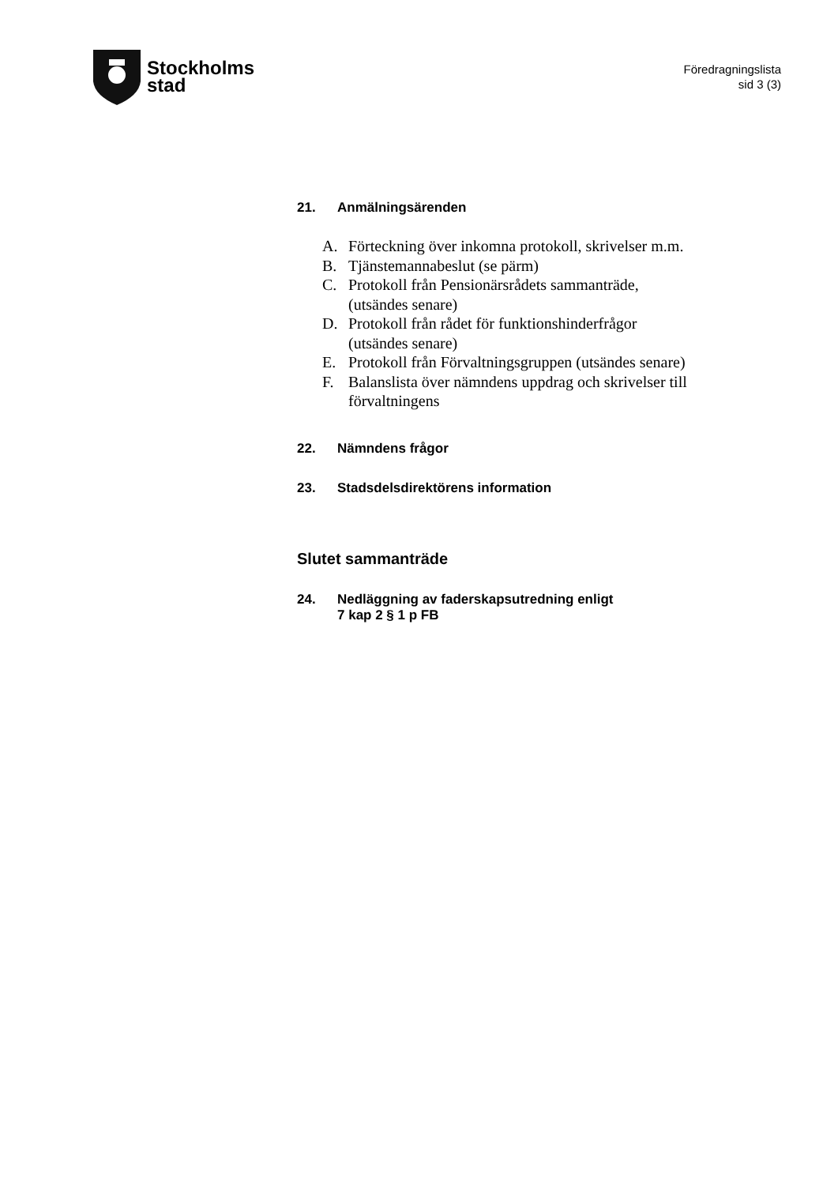Stockholms
stad
Föredragningslista
sid 3 (3)
21. Anmälningsärenden
A. Förteckning över inkomna protokoll, skrivelser m.m.
B. Tjänstemannabeslut (se pärm)
C. Protokoll från Pensionärsrådets sammanträde,
(utsändes senare)
D. Protokoll från rådet för funktionshinderfrågor
(utsändes senare)
E. Protokoll från Förvaltningsgruppen (utsändes senare)
F. Balanslista över nämndens uppdrag och skrivelser till förvaltningens
22. Nämndens frågor
23. Stadsdelsdirektörens information
Slutet sammanträde
24. Nedläggning av faderskapsutredning enligt
7 kap 2 § 1 p FB